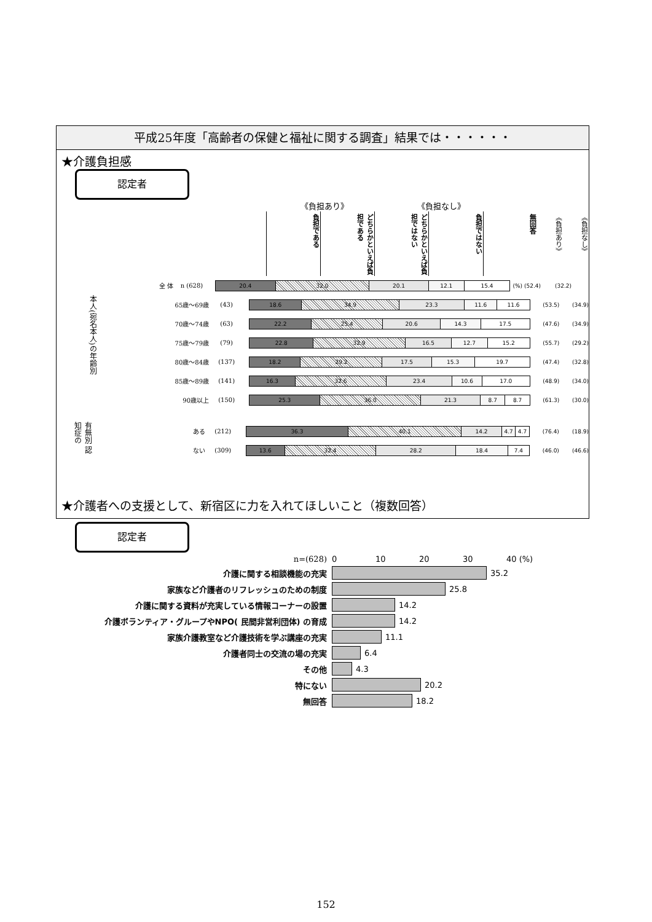平成25年度「高齢者の保健と福祉に関する調査」結果では・・・・・・
★介護負担感
認定者
《負担あり》 《負担なし》
負担である
どちらかといえば負担である
どちらかといえば負担ではない
負担ではない
無回答
《負担あり》
《負担なし》
全 体 n (628)
20.4 32.0 20.1 12.1 15.4
(%) (52.4) (32.2)
本人(宛名本人)の年齢別
65歳～69歳 (43)
18.6 34.9 23.3 11.6 11.6
(53.5) (34.9)
70歳～74歳 (63)
22.2 25.4 20.6 14.3 17.5
(47.6) (34.9)
75歳～79歳 (79)
22.8 32.9 16.5 12.7 15.2
(55.7) (29.2)
80歳～84歳 (137)
18.2 29.2 17.5 15.3 19.7
(47.4) (32.8)
85歳～89歳 (141)
16.3 32.6 23.4 10.6 17.0
(48.9) (34.0)
90歳以上 (150)
25.3 36.0 21.3 8.7 8.7
(61.3) (30.0)
有無別 認知症の
ある (212)
36.3 40.1 14.2 4.7 4.7
(76.4) (18.9)
ない (309)
13.6 32.4 28.2 18.4 7.4
(46.0) (46.6)
★介護者への支援として、新宿区に力を入れてほしいこと（複数回答）
認定者
n=(628) 0 10 20 30 40 (%)
介護に関する相談機能の充実 35.2
家族など介護者のリフレッシュのための制度 25.8
介護に関する資料が充実している情報コーナーの設置 14.2
介護ボランティア・グループやNPO( 民間非営利団体) の育成 14.2
家族介護教室など介護技術を学ぶ講座の充実 11.1
介護者同士の交流の場の充実 6.4
その他 4.3
特にない 20.2
無回答 18.2
152